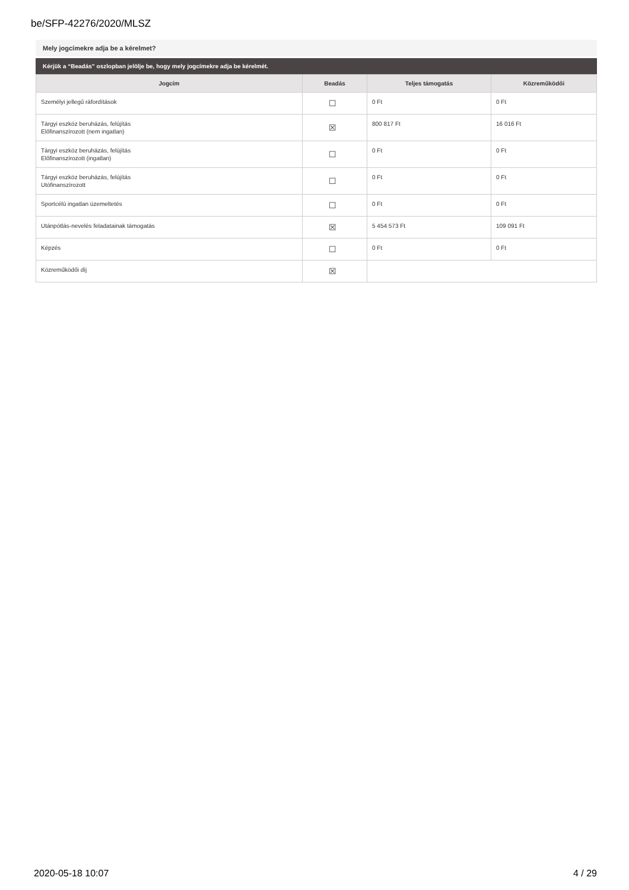be/SFP-42276/2020/MLSZ
Mely jogcímekre adja be a kérelmet?
Kérjük a “Beadás” oszlopban jelölje be, hogy mely jogcímekre adja be kérelmét.
| Jogcím | Beadás | Teljes támogatás | Közreműködői |
| --- | --- | --- | --- |
| Személyi jellegű ráfordítások | ☐ | 0 Ft | 0 Ft |
| Tárgyi eszköz beruházás, felújítás Előfinanszírozott (nem ingatlan) | ☒ | 800 817 Ft | 16 016 Ft |
| Tárgyi eszköz beruházás, felújítás Előfinanszírozott (ingatlan) | ☐ | 0 Ft | 0 Ft |
| Tárgyi eszköz beruházás, felújítás Utófinanszírozott | ☐ | 0 Ft | 0 Ft |
| Sportcélú ingatlan üzemeltetés | ☐ | 0 Ft | 0 Ft |
| Utánpótlás-nevelés feladatainak támogatás | ☒ | 5 454 573 Ft | 109 091 Ft |
| Képzés | ☐ | 0 Ft | 0 Ft |
| Közreműködői díj | ☒ | | |
2020-05-18 10:07 4 / 29